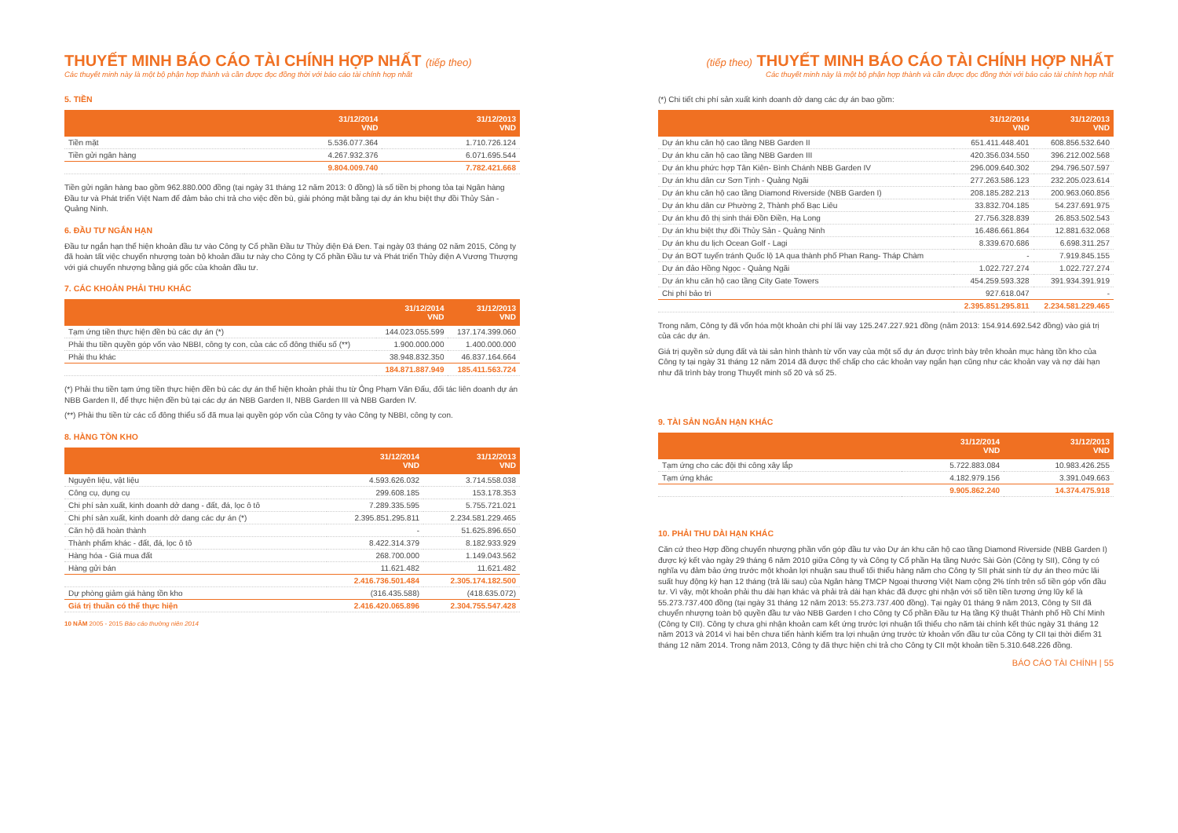THUYẾT MINH BÁO CÁO TÀI CHÍNH HỢP NHẤT (tiếp theo)
Các thuyết minh này là một bộ phận hợp thành và cần được đọc đồng thời với báo cáo tài chính hợp nhất
5. TIỀN
| | 31/12/2014 VND | 31/12/2013 VND |
| --- | --- | --- |
| Tiền mặt | 5.536.077.364 | 1.710.726.124 |
| Tiền gửi ngân hàng | 4.267.932.376 | 6.071.695.544 |
| | 9.804.009.740 | 7.782.421.668 |
Tiền gửi ngân hàng bao gồm 962.880.000 đồng (tại ngày 31 tháng 12 năm 2013: 0 đồng) là số tiền bị phong tỏa tại Ngân hàng Đầu tư và Phát triển Việt Nam để đảm bảo chi trả cho việc đền bù, giải phóng mặt bằng tại dự án khu biệt thự đồi Thủy Sản - Quảng Ninh.
6. ĐẦU TƯ NGẮN HẠN
Đầu tư ngắn hạn thể hiện khoản đầu tư vào Công ty Cổ phần Đầu tư Thủy điện Đá Đen. Tại ngày 03 tháng 02 năm 2015, Công ty đã hoàn tất việc chuyển nhượng toàn bộ khoản đầu tư này cho Công ty Cổ phần Đầu tư và Phát triển Thủy điện A Vương Thượng với giá chuyển nhượng bằng giá gốc của khoản đầu tư.
7. CÁC KHOẢN PHẢI THU KHÁC
| | 31/12/2014 VND | 31/12/2013 VND |
| --- | --- | --- |
| Tạm ứng tiền thực hiện đền bù các dự án (*) | 144.023.055.599 | 137.174.399.060 |
| Phải thu tiền quyền góp vốn vào NBBI, công ty con, của các cổ đông thiểu số (**) | 1.900.000.000 | 1.400.000.000 |
| Phải thu khác | 38.948.832.350 | 46.837.164.664 |
| | 184.871.887.949 | 185.411.563.724 |
(*) Phải thu tiền tạm ứng tiền thực hiện đền bù các dự án thể hiện khoản phải thu từ Ông Phạm Văn Đấu, đối tác liên doanh dự án NBB Garden II, để thực hiện đền bù tại các dự án NBB Garden II, NBB Garden III và NBB Garden IV.
(**) Phải thu tiền từ các cổ đông thiểu số đã mua lại quyền góp vốn của Công ty vào Công ty NBBI, công ty con.
8. HÀNG TỒN KHO
| | 31/12/2014 VND | 31/12/2013 VND |
| --- | --- | --- |
| Nguyên liệu, vật liệu | 4.593.626.032 | 3.714.558.038 |
| Công cụ, dụng cụ | 299.608.185 | 153.178.353 |
| Chi phí sản xuất, kinh doanh dở dang - đất, đá, lọc ô tô | 7.289.335.595 | 5.755.721.021 |
| Chi phí sản xuất, kinh doanh dở dang các dự án (*) | 2.395.851.295.811 | 2.234.581.229.465 |
| Căn hộ đã hoàn thành | - | 51.625.896.650 |
| Thành phẩm khác - đất, đá, lọc ô tô | 8.422.314.379 | 8.182.933.929 |
| Hàng hóa - Giá mua đất | 268.700.000 | 1.149.043.562 |
| Hàng gửi bán | 11.621.482 | 11.621.482 |
| | 2.416.736.501.484 | 2.305.174.182.500 |
| Dự phòng giảm giá hàng tồn kho | (316.435.588) | (418.635.072) |
| Giá trị thuần có thể thực hiện | 2.416.420.065.896 | 2.304.755.547.428 |
10 NĂM 2005 - 2015 Báo cáo thường niên 2014
(tiếp theo) THUYẾT MINH BÁO CÁO TÀI CHÍNH HỢP NHẤT
Các thuyết minh này là một bộ phận hợp thành và cần được đọc đồng thời với báo cáo tài chính hợp nhất
(*) Chi tiết chi phí sản xuất kinh doanh dở dang các dự án bao gồm:
| | 31/12/2014 VND | 31/12/2013 VND |
| --- | --- | --- |
| Dự án khu căn hộ cao tầng NBB Garden II | 651.411.448.401 | 608.856.532.640 |
| Dự án khu căn hộ cao tầng NBB Garden III | 420.356.034.550 | 396.212.002.568 |
| Dự án khu phức hợp Tân Kiên- Bình Chánh NBB Garden IV | 296.009.640.302 | 294.796.507.597 |
| Dự án khu dân cư Sơn Tịnh - Quảng Ngãi | 277.263.586.123 | 232.205.023.614 |
| Dự án khu căn hộ cao tầng Diamond Riverside (NBB Garden I) | 208.185.282.213 | 200.963.060.856 |
| Dự án khu dân cư Phường 2, Thành phố Bạc Liêu | 33.832.704.185 | 54.237.691.975 |
| Dự án khu đô thị sinh thái Đồn Điền, Hạ Long | 27.756.328.839 | 26.853.502.543 |
| Dự án khu biệt thự đồi Thủy Sản - Quảng Ninh | 16.486.661.864 | 12.881.632.068 |
| Dự án khu du lịch Ocean Golf - Lagi | 8.339.670.686 | 6.698.311.257 |
| Dự án BOT tuyến tránh Quốc lộ 1A qua thành phố Phan Rang- Tháp Chàm | - | 7.919.845.155 |
| Dự án đảo Hồng Ngọc - Quảng Ngãi | 1.022.727.274 | 1.022.727.274 |
| Dự án khu căn hộ cao tầng City Gate Towers | 454.259.593.328 | 391.934.391.919 |
| Chi phí bảo trì | 927.618.047 | - |
| | 2.395.851.295.811 | 2.234.581.229.465 |
Trong năm, Công ty đã vốn hóa một khoản chi phí lãi vay 125.247.227.921 đồng (năm 2013: 154.914.692.542 đồng) vào giá trị của các dự án.
Giá trị quyền sử dụng đất và tài sản hình thành từ vốn vay của một số dự án được trình bày trên khoản mục hàng tồn kho của Công ty tại ngày 31 tháng 12 năm 2014 đã được thế chấp cho các khoản vay ngắn hạn cũng như các khoản vay và nợ dài hạn như đã trình bày trong Thuyết minh số 20 và số 25.
9. TÀI SẢN NGẮN HẠN KHÁC
| | 31/12/2014 VND | 31/12/2013 VND |
| --- | --- | --- |
| Tạm ứng cho các đội thi công xây lắp | 5.722.883.084 | 10.983.426.255 |
| Tạm ứng khác | 4.182.979.156 | 3.391.049.663 |
| | 9.905.862.240 | 14.374.475.918 |
10. PHẢI THU DÀI HẠN KHÁC
Căn cứ theo Hợp đồng chuyển nhượng phần vốn góp đầu tư vào Dự án khu căn hộ cao tầng Diamond Riverside (NBB Garden I) được ký kết vào ngày 29 tháng 6 năm 2010 giữa Công ty và Công ty Cổ phần Hạ tầng Nước Sài Gòn (Công ty SII), Công ty có nghĩa vụ đảm bảo ứng trước một khoản lợi nhuận sau thuế tối thiểu hàng năm cho Công ty SII phát sinh từ dự án theo mức lãi suất huy động kỳ hạn 12 tháng (trả lãi sau) của Ngân hàng TMCP Ngoại thương Việt Nam cộng 2% tính trên số tiền góp vốn đầu tư. Vì vậy, một khoản phải thu dài hạn khác và phải trả dài hạn khác đã được ghi nhận với số tiền tiền tương ứng lũy kế là 55.273.737.400 đồng (tại ngày 31 tháng 12 năm 2013: 55.273.737.400 đồng). Tại ngày 01 tháng 9 năm 2013, Công ty SII đã chuyển nhượng toàn bộ quyền đầu tư vào NBB Garden I cho Công ty Cổ phần Đầu tư Hạ tầng Kỹ thuật Thành phố Hồ Chí Minh (Công ty CII). Công ty chưa ghi nhận khoản cam kết ứng trước lợi nhuận tối thiểu cho năm tài chính kết thúc ngày 31 tháng 12 năm 2013 và 2014 vì hai bên chưa tiến hành kiểm tra lợi nhuận ứng trước từ khoản vốn đầu tư của Công ty CII tại thời điểm 31 tháng 12 năm 2014. Trong năm 2013, Công ty đã thực hiện chi trả cho Công ty CII một khoản tiền 5.310.648.226 đồng.
BÁO CÁO TÀI CHÍNH | 55